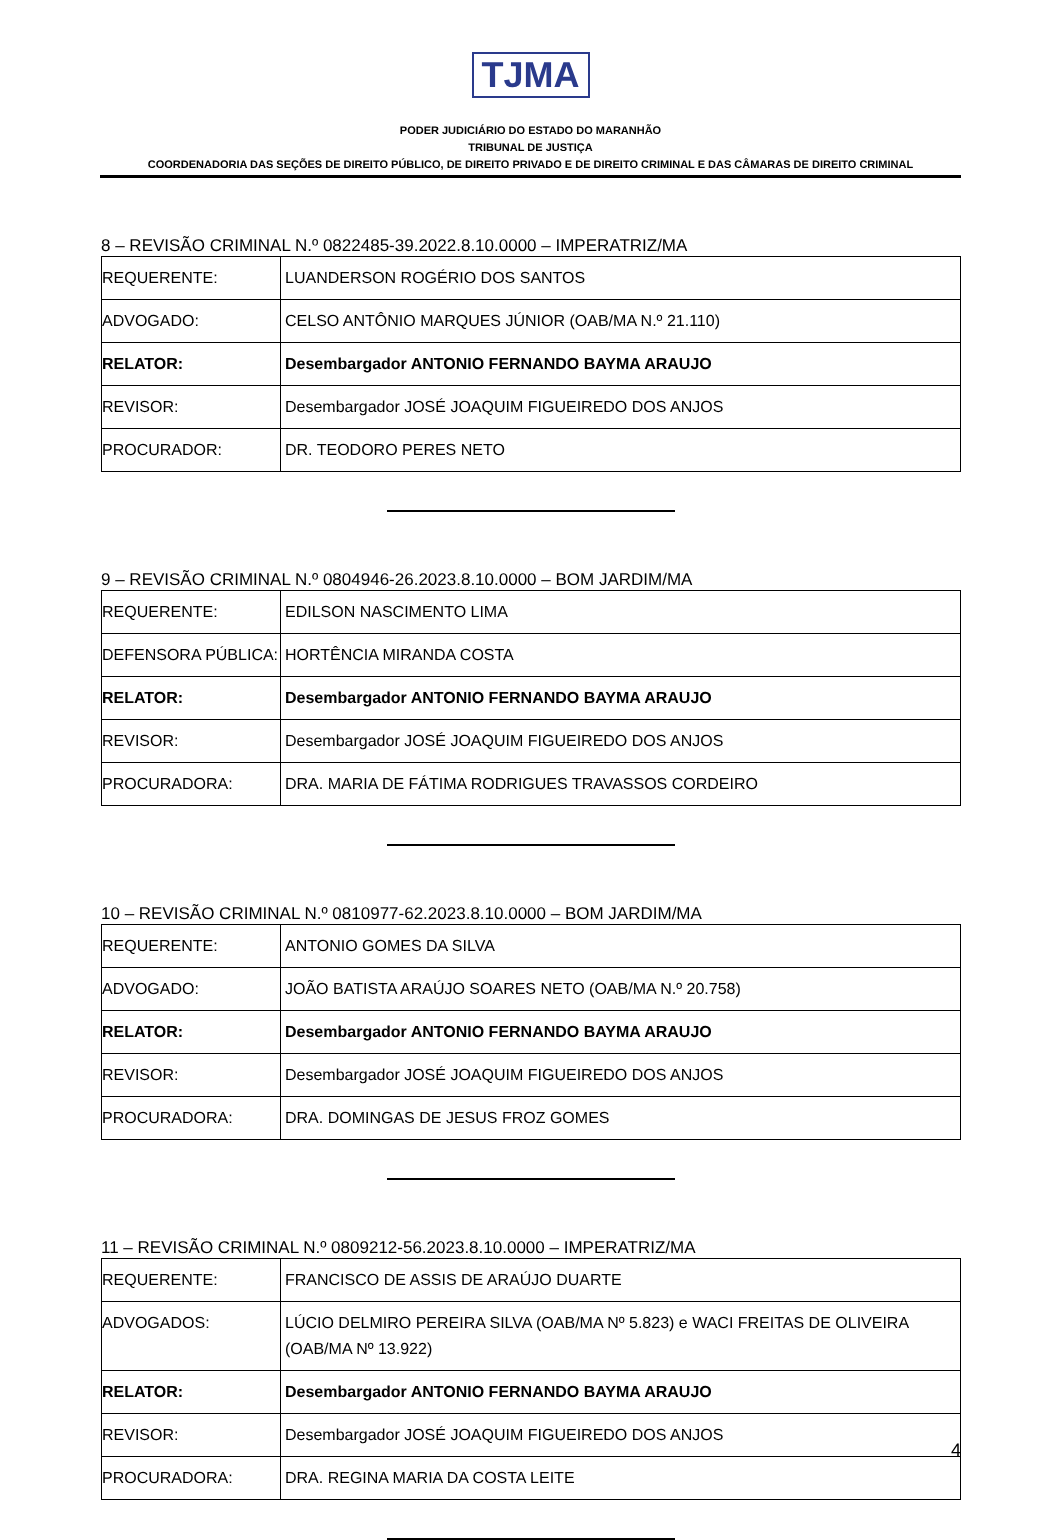TJMA
PODER JUDICIÁRIO DO ESTADO DO MARANHÃO
TRIBUNAL DE JUSTIÇA
COORDENADORIA DAS SEÇÕES DE DIREITO PÚBLICO, DE DIREITO PRIVADO E DE DIREITO CRIMINAL E DAS CÂMARAS DE DIREITO CRIMINAL
8 – REVISÃO CRIMINAL N.º 0822485-39.2022.8.10.0000 – IMPERATRIZ/MA
| REQUERENTE: | LUANDERSON ROGÉRIO DOS SANTOS |
| ADVOGADO: | CELSO ANTÔNIO MARQUES JÚNIOR (OAB/MA N.º 21.110) |
| RELATOR: | Desembargador ANTONIO FERNANDO BAYMA ARAUJO |
| REVISOR: | Desembargador JOSÉ JOAQUIM FIGUEIREDO DOS ANJOS |
| PROCURADOR: | DR. TEODORO PERES NETO |
9 – REVISÃO CRIMINAL N.º 0804946-26.2023.8.10.0000 – BOM JARDIM/MA
| REQUERENTE: | EDILSON NASCIMENTO LIMA |
| DEFENSORA PÚBLICA: | HORTÊNCIA MIRANDA COSTA |
| RELATOR: | Desembargador ANTONIO FERNANDO BAYMA ARAUJO |
| REVISOR: | Desembargador JOSÉ JOAQUIM FIGUEIREDO DOS ANJOS |
| PROCURADORA: | DRA. MARIA DE FÁTIMA RODRIGUES TRAVASSOS CORDEIRO |
10 – REVISÃO CRIMINAL N.º 0810977-62.2023.8.10.0000 – BOM JARDIM/MA
| REQUERENTE: | ANTONIO GOMES DA SILVA |
| ADVOGADO: | JOÃO BATISTA ARAÚJO SOARES NETO (OAB/MA N.º 20.758) |
| RELATOR: | Desembargador ANTONIO FERNANDO BAYMA ARAUJO |
| REVISOR: | Desembargador JOSÉ JOAQUIM FIGUEIREDO DOS ANJOS |
| PROCURADORA: | DRA. DOMINGAS DE JESUS FROZ GOMES |
11 – REVISÃO CRIMINAL N.º 0809212-56.2023.8.10.0000 – IMPERATRIZ/MA
| REQUERENTE: | FRANCISCO DE ASSIS DE ARAÚJO DUARTE |
| ADVOGADOS: | LÚCIO DELMIRO PEREIRA SILVA (OAB/MA Nº 5.823) e WACI FREITAS DE OLIVEIRA (OAB/MA Nº 13.922) |
| RELATOR: | Desembargador ANTONIO FERNANDO BAYMA ARAUJO |
| REVISOR: | Desembargador JOSÉ JOAQUIM FIGUEIREDO DOS ANJOS |
| PROCURADORA: | DRA. REGINA MARIA DA COSTA LEITE |
4